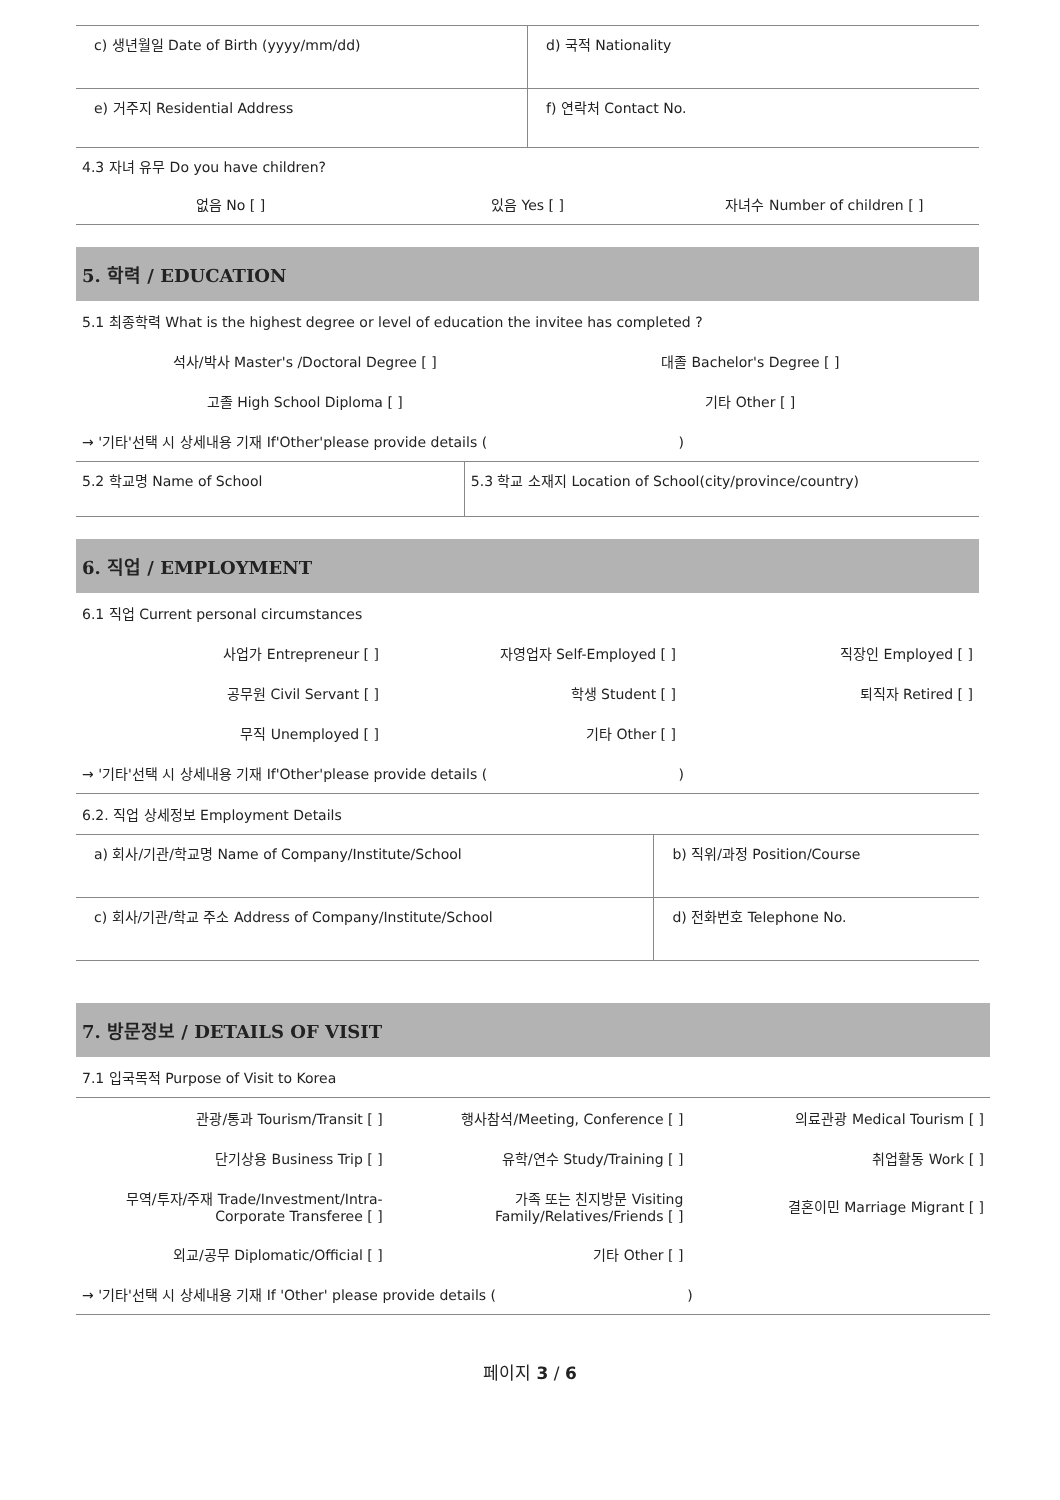| c) 생년월일 Date of Birth (yyyy/mm/dd) | d) 국적 Nationality |
| e) 거주지 Residential Address | f) 연락처 Contact No. |
| 4.3 자녀 유무 Do you have children? | |
없음 No [ ] 있음 Yes [ ] 자녀수 Number of children [ ]
5. 학력 / EDUCATION
5.1 최종학력 What is the highest degree or level of education the invitee has completed ?
석사/박사 Master's /Doctoral Degree [ ] 대졸 Bachelor's Degree [ ]
고졸 High School Diploma [ ] 기타 Other [ ]
→ '기타'선택 시 상세내용 기재 If'Other'please provide details ( )
| 5.2 학교명 Name of School | 5.3 학교 소재지 Location of School(city/province/country) |
6. 직업 / EMPLOYMENT
6.1 직업 Current personal circumstances
사업가 Entrepreneur [ ] 자영업자 Self-Employed [ ] 직장인 Employed [ ]
공무원 Civil Servant [ ] 학생 Student [ ] 퇴직자 Retired [ ]
무직 Unemployed [ ] 기타 Other [ ]
→ '기타'선택 시 상세내용 기재 If'Other'please provide details ( )
6.2. 직업 상세정보 Employment Details
| a) 회사/기관/학교명 Name of Company/Institute/School | b) 직위/과정 Position/Course |
| c) 회사/기관/학교 주소 Address of Company/Institute/School | d) 전화번호 Telephone No. |
7. 방문정보 / DETAILS OF VISIT
7.1 입국목적 Purpose of Visit to Korea
관광/통과 Tourism/Transit [ ] 행사참석/Meeting, Conference [ ] 의료관광 Medical Tourism [ ]
단기상용 Business Trip [ ] 유학/연수 Study/Training [ ] 취업활동 Work [ ]
무역/투자/주재 Trade/Investment/Intra-
Corporate Transferee [ ] 가족 또는 친지방문 Visiting
Family/Relatives/Friends [ ] 결혼이민 Marriage Migrant [ ]
외교/공무 Diplomatic/Official [ ] 기타 Other [ ]
→ '기타'선택 시 상세내용 기재 If 'Other' please provide details ( )
페이지 3 / 6